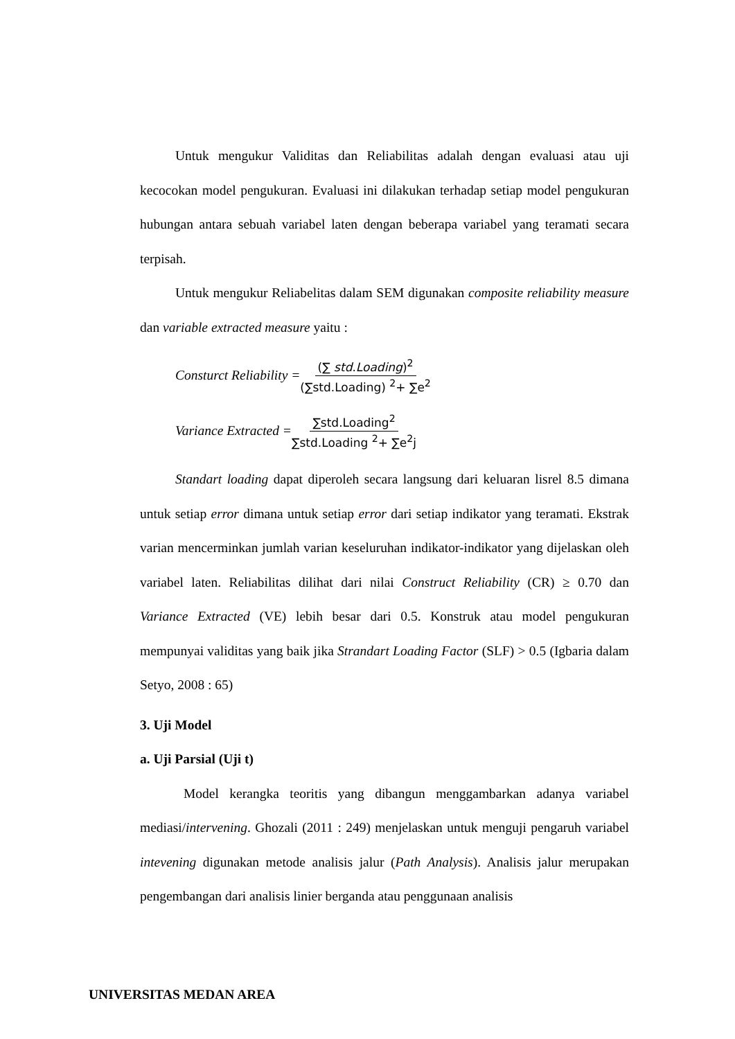Untuk mengukur Validitas dan Reliabilitas adalah dengan evaluasi atau uji kecocokan model pengukuran. Evaluasi ini dilakukan terhadap setiap model pengukuran hubungan antara sebuah variabel laten dengan beberapa variabel yang teramati secara terpisah.
Untuk mengukur Reliabelitas dalam SEM digunakan composite reliability measure dan variable extracted measure yaitu :
Consturct Reliability = (∑ std.Loading)<sup>2</sup> (∑std.Loading) <sup>2</sup>+ ∑e<sup>2</sup>
Variance Extracted = ∑std.Loading<sup>2</sup> ∑std.Loading <sup>2</sup>+ ∑e<sup>2</sup>j
Standart loading dapat diperoleh secara langsung dari keluaran lisrel 8.5 dimana untuk setiap error dimana untuk setiap error dari setiap indikator yang teramati. Ekstrak varian mencerminkan jumlah varian keseluruhan indikator-indikator yang dijelaskan oleh variabel laten. Reliabilitas dilihat dari nilai Construct Reliability (CR) ≥ 0.70 dan Variance Extracted (VE) lebih besar dari 0.5. Konstruk atau model pengukuran mempunyai validitas yang baik jika Strandart Loading Factor (SLF) > 0.5 (Igbaria dalam Setyo, 2008 : 65)
3. Uji Model
a. Uji Parsial (Uji t)
Model kerangka teoritis yang dibangun menggambarkan adanya variabel mediasi/intervening. Ghozali (2011 : 249) menjelaskan untuk menguji pengaruh variabel intevening digunakan metode analisis jalur (Path Analysis). Analisis jalur merupakan pengembangan dari analisis linier berganda atau penggunaan analisis
UNIVERSITAS MEDAN AREA